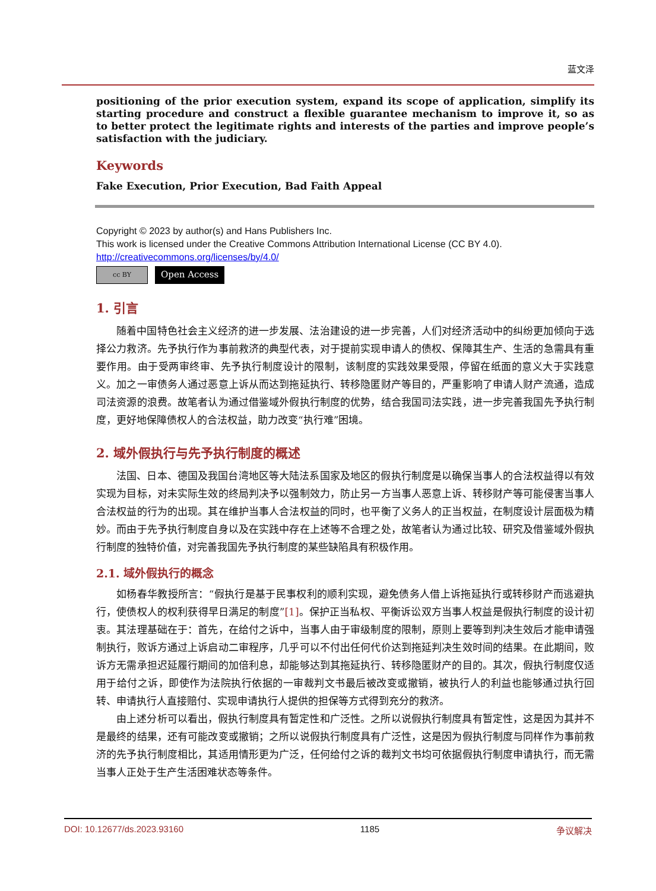蓝文泽
positioning of the prior execution system, expand its scope of application, simplify its starting procedure and construct a flexible guarantee mechanism to improve it, so as to better protect the legitimate rights and interests of the parties and improve people’s satisfaction with the judiciary.
Keywords
Fake Execution, Prior Execution, Bad Faith Appeal
Copyright © 2023 by author(s) and Hans Publishers Inc.
This work is licensed under the Creative Commons Attribution International License (CC BY 4.0).
http://creativecommons.org/licenses/by/4.0/
cc BY
Open Access
1. 引言
随着中国特色社会主义经济的进一步发展、法治建设的进一步完善，人们对经济活动中的纠纷更加倾向于选择公力救济。先予执行作为事前救济的典型代表，对于提前实现申请人的债权、保障其生产、生活的急需具有重要作用。由于受两审终审、先予执行制度设计的限制，该制度的实践效果受限，停留在纸面的意义大于实践意义。加之一审债务人通过恶意上诉从而达到拖延执行、转移隐匿财产等目的，严重影响了申请人财产流通，造成司法资源的浪费。故笔者认为通过借鉴域外假执行制度的优势，结合我国司法实践，进一步完善我国先予执行制度，更好地保障债权人的合法权益，助力改变“执行难”困境。
2. 域外假执行与先予执行制度的概述
法国、日本、德国及我国台湾地区等大陆法系国家及地区的假执行制度是以确保当事人的合法权益得以有效实现为目标，对未实际生效的终局判决予以强制效力，防止另一方当事人恶意上诉、转移财产等可能侵害当事人合法权益的行为的出现。其在维护当事人合法权益的同时，也平衡了义务人的正当权益，在制度设计层面极为精妙。而由于先予执行制度自身以及在实践中存在上述等不合理之处，故笔者认为通过比较、研究及借鉴域外假执行制度的独特价值，对完善我国先予执行制度的某些缺陷具有积极作用。
2.1. 域外假执行的概念
如杨春华教授所言：“假执行是基于民事权利的顺利实现，避免债务人借上诉拖延执行或转移财产而逃避执行，使债权人的权利获得早日满足的制度”[1]。保护正当私权、平衡诉讼双方当事人权益是假执行制度的设计初衷。其法理基础在于：首先，在给付之诉中，当事人由于审级制度的限制，原则上要等到判决生效后才能申请强制执行，败诉方通过上诉启动二审程序，几乎可以不付出任何代价达到拖延判决生效时间的结果。在此期间，败诉方无需承担迟延履行期间的加倍利息，却能够达到其拖延执行、转移隐匿财产的目的。其次，假执行制度仅适用于给付之诉，即使作为法院执行依据的一审裁判文书最后被改变或撤销，被执行人的利益也能够通过执行回转、申请执行人直接赔付、实现申请执行人提供的担保等方式得到充分的救济。
由上述分析可以看出，假执行制度具有暂定性和广泛性。之所以说假执行制度具有暂定性，这是因为其并不是最终的结果，还有可能改变或撤销；之所以说假执行制度具有广泛性，这是因为假执行制度与同样作为事前救济的先予执行制度相比，其适用情形更为广泛，任何给付之诉的裁判文书均可依据假执行制度申请执行，而无需当事人正处于生产生活困难状态等条件。
DOI: 10.12677/ds.2023.93160 1185 争议解决